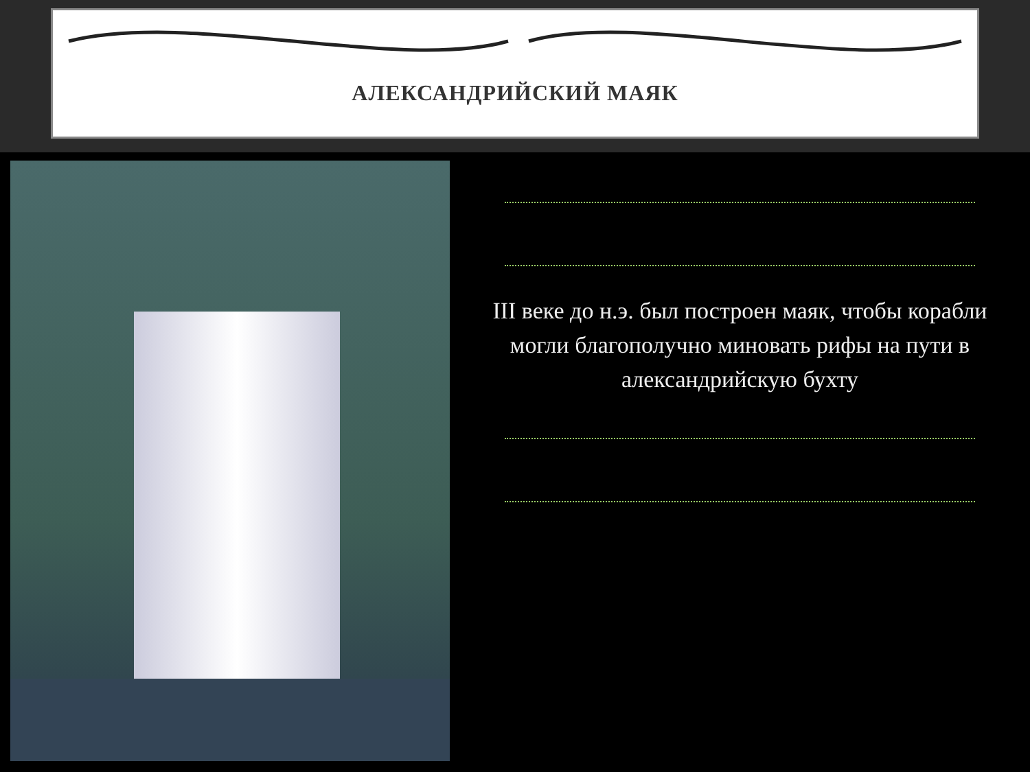АЛЕКСАНДРИЙСКИЙ МАЯК
III веке до н.э. был построен маяк, чтобы корабли могли благополучно миновать рифы на пути в александрийскую бухту